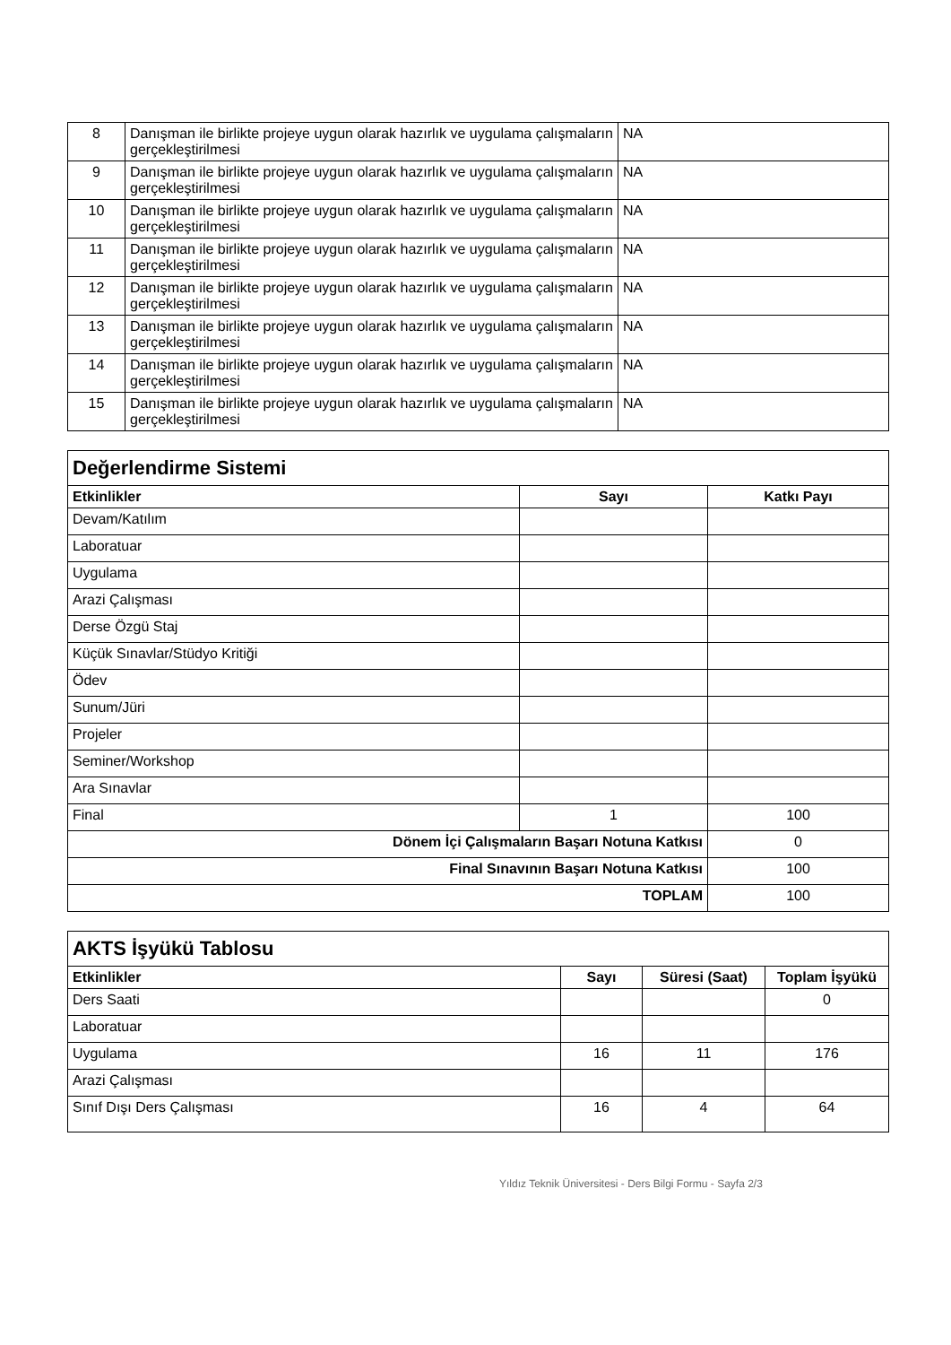| 8 | Danışman ile birlikte projeye uygun olarak hazırlık ve uygulama çalışmaların gerçekleştirilmesi | NA |
| 9 | Danışman ile birlikte projeye uygun olarak hazırlık ve uygulama çalışmaların gerçekleştirilmesi | NA |
| 10 | Danışman ile birlikte projeye uygun olarak hazırlık ve uygulama çalışmaların gerçekleştirilmesi | NA |
| 11 | Danışman ile birlikte projeye uygun olarak hazırlık ve uygulama çalışmaların gerçekleştirilmesi | NA |
| 12 | Danışman ile birlikte projeye uygun olarak hazırlık ve uygulama çalışmaların gerçekleştirilmesi | NA |
| 13 | Danışman ile birlikte projeye uygun olarak hazırlık ve uygulama çalışmaların gerçekleştirilmesi | NA |
| 14 | Danışman ile birlikte projeye uygun olarak hazırlık ve uygulama çalışmaların gerçekleştirilmesi | NA |
| 15 | Danışman ile birlikte projeye uygun olarak hazırlık ve uygulama çalışmaların gerçekleştirilmesi | NA |
| Değerlendirme Sistemi | | |
| Etkinlikler | Sayı | Katkı Payı |
| Devam/Katılım | | |
| Laboratuar | | |
| Uygulama | | |
| Arazi Çalışması | | |
| Derse Özgü Staj | | |
| Küçük Sınavlar/Stüdyo Kritiği | | |
| Ödev | | |
| Sunum/Jüri | | |
| Projeler | | |
| Seminer/Workshop | | |
| Ara Sınavlar | | |
| Final | 1 | 100 |
| Dönem İçi Çalışmaların Başarı Notuna Katkısı | | 0 |
| Final Sınavının Başarı Notuna Katkısı | | 100 |
| TOPLAM | | 100 |
| AKTS İşyükü Tablosu | | | |
| Etkinlikler | Sayı | Süresi (Saat) | Toplam İşyükü |
| Ders Saati | | | 0 |
| Laboratuar | | | |
| Uygulama | 16 | 11 | 176 |
| Arazi Çalışması | | | |
| Sınıf Dışı Ders Çalışması | 16 | 4 | 64 |
Yıldız Teknik Üniversitesi - Ders Bilgi Formu - Sayfa 2/3